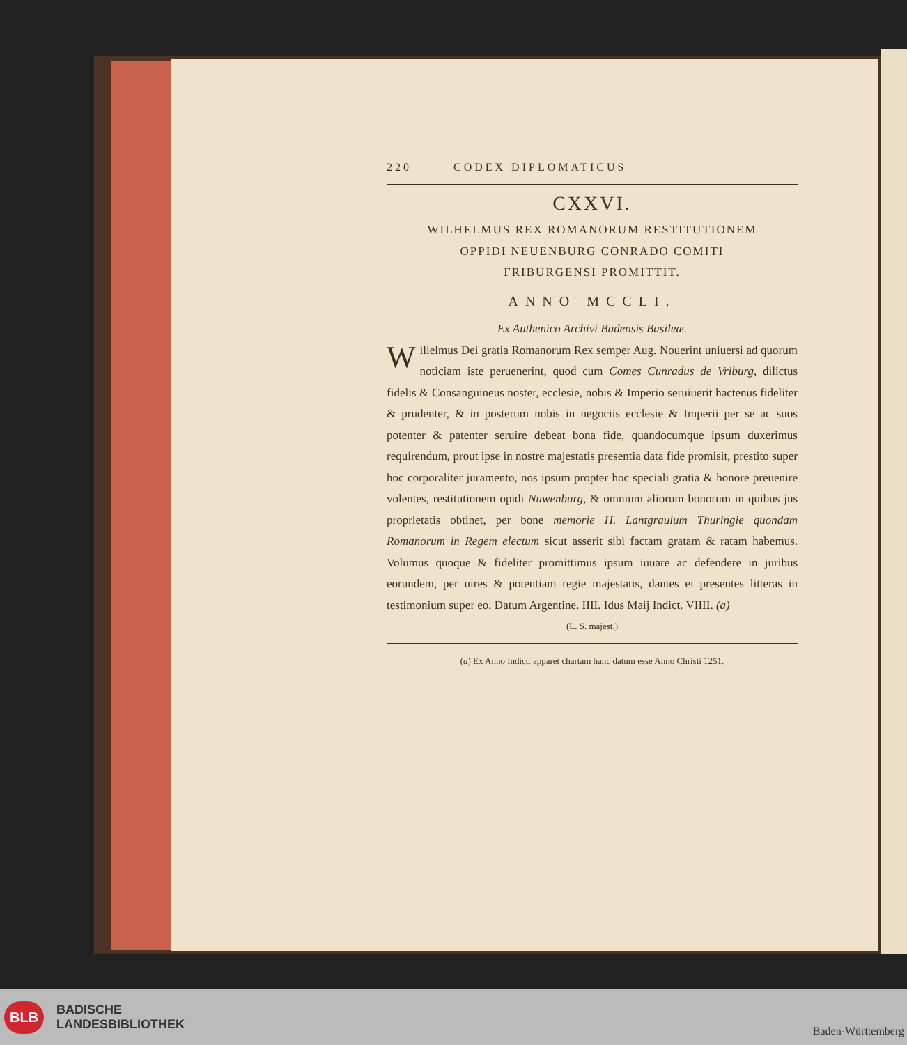220 CODEX DIPLOMATICUS
CXXVI.
WILHELMUS REX ROMANORUM RESTITUTIONEM
OPPIDI NEUENBURG CONRADO COMITI
FRIBURGENSI PROMITTIT.
ANNO MCCLI.
Ex Authenico Archivi Badensis Basileæ.
Willelmus Dei gratia Romanorum Rex semper Aug. Nouerint uniuersi ad quorum noticiam iste peruenerint, quod cum Comes Cunradus de Vriburg, dilictus fidelis & Consanguineus noster, ecclesie, nobis & Imperio seruiuerit hactenus fideliter & prudenter, & in posterum nobis in negociis ecclesie & Imperii per se ac suos potenter & patenter seruire debeat bona fide, quandocumque ipsum duxerimus requirendum, prout ipse in nostre majestatis presentia data fide promisit, prestito super hoc corporaliter juramento, nos ipsum propter hoc speciali gratia & honore preuenire volentes, restitutionem opidi Nuwenburg, & omnium aliorum bonorum in quibus jus proprietatis obtinet, per bone memorie H. Lantgrauium Thuringie quondam Romanorum in Regem electum sicut asserit sibi factam gratam & ratam habemus. Volumus quoque & fideliter promittimus ipsum iuuare ac defendere in juribus eorundem, per uires & potentiam regie majestatis, dantes ei presentes litteras in testimonium super eo. Datum Argentine. IIII. Idus Maij Indict. VIIII. (a)
(L. S. majest.)
(a) Ex Anno Indict. apparet chartam hanc datum esse Anno Christi 1251.
BLB BADISCHE
LANDESBIBLIOTHEK
Baden-Württemberg